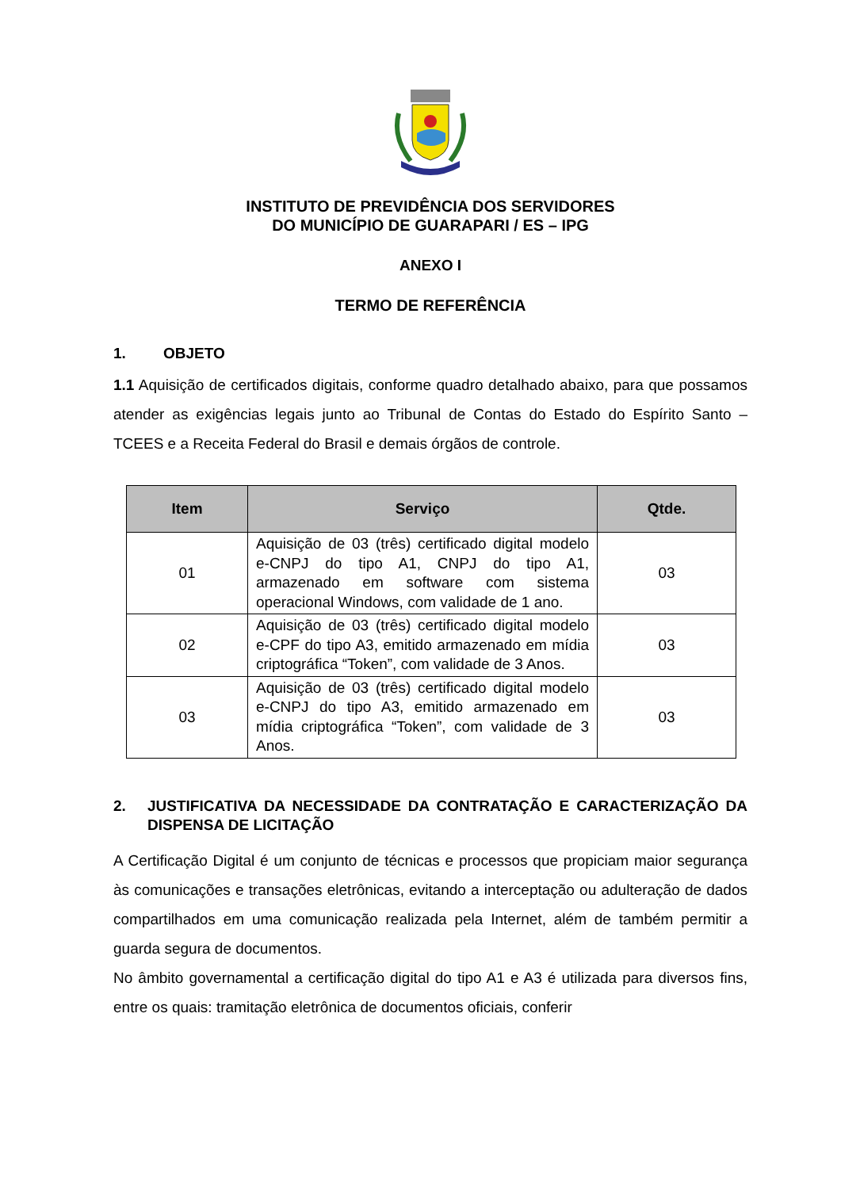INSTITUTO DE PREVIDÊNCIA DOS SERVIDORES
DO MUNICÍPIO DE GUARAPARI / ES – IPG
ANEXO I
TERMO DE REFERÊNCIA
1. OBJETO
1.1 Aquisição de certificados digitais, conforme quadro detalhado abaixo, para que possamos atender as exigências legais junto ao Tribunal de Contas do Estado do Espírito Santo – TCEES e a Receita Federal do Brasil e demais órgãos de controle.
| Item | Serviço | Qtde. |
| --- | --- | --- |
| 01 | Aquisição de 03 (três) certificado digital modelo e-CNPJ do tipo A1, CNPJ do tipo A1, armazenado em software com sistema operacional Windows, com validade de 1 ano. | 03 |
| 02 | Aquisição de 03 (três) certificado digital modelo e-CPF do tipo A3, emitido armazenado em mídia criptográfica “Token”, com validade de 3 Anos. | 03 |
| 03 | Aquisição de 03 (três) certificado digital modelo e-CNPJ do tipo A3, emitido armazenado em mídia criptográfica “Token”, com validade de 3 Anos. | 03 |
2. JUSTIFICATIVA DA NECESSIDADE DA CONTRATAÇÃO E CARACTERIZAÇÃO DA DISPENSA DE LICITAÇÃO
A Certificação Digital é um conjunto de técnicas e processos que propiciam maior segurança às comunicações e transações eletrônicas, evitando a interceptação ou adulteração de dados compartilhados em uma comunicação realizada pela Internet, além de também permitir a guarda segura de documentos.
No âmbito governamental a certificação digital do tipo A1 e A3 é utilizada para diversos fins, entre os quais: tramitação eletrônica de documentos oficiais, conferir